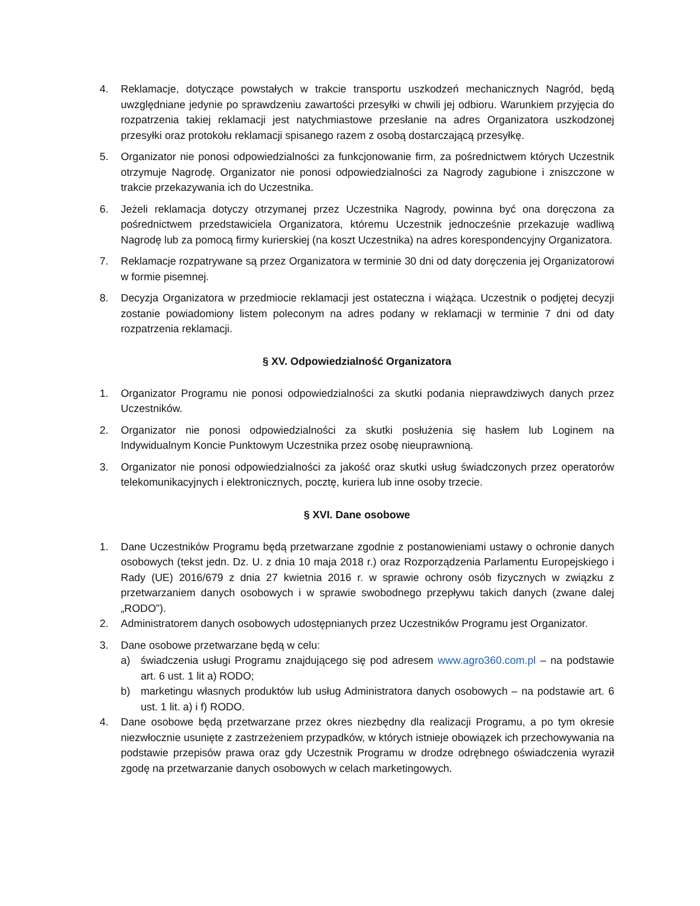4. Reklamacje, dotyczące powstałych w trakcie transportu uszkodzeń mechanicznych Nagród, będą uwzględniane jedynie po sprawdzeniu zawartości przesyłki w chwili jej odbioru. Warunkiem przyjęcia do rozpatrzenia takiej reklamacji jest natychmiastowe przesłanie na adres Organizatora uszkodzonej przesyłki oraz protokołu reklamacji spisanego razem z osobą dostarczającą przesyłkę.
5. Organizator nie ponosi odpowiedzialności za funkcjonowanie firm, za pośrednictwem których Uczestnik otrzymuje Nagrodę. Organizator nie ponosi odpowiedzialności za Nagrody zagubione i zniszczone w trakcie przekazywania ich do Uczestnika.
6. Jeżeli reklamacja dotyczy otrzymanej przez Uczestnika Nagrody, powinna być ona doręczona za pośrednictwem przedstawiciela Organizatora, któremu Uczestnik jednocześnie przekazuje wadliwą Nagrodę lub za pomocą firmy kurierskiej (na koszt Uczestnika) na adres korespondencyjny Organizatora.
7. Reklamacje rozpatrywane są przez Organizatora w terminie 30 dni od daty doręczenia jej Organizatorowi w formie pisemnej.
8. Decyzja Organizatora w przedmiocie reklamacji jest ostateczna i wiążąca. Uczestnik o podjętej decyzji zostanie powiadomiony listem poleconym na adres podany w reklamacji w terminie 7 dni od daty rozpatrzenia reklamacji.
§ XV. Odpowiedzialność Organizatora
1. Organizator Programu nie ponosi odpowiedzialności za skutki podania nieprawdziwych danych przez Uczestników.
2. Organizator nie ponosi odpowiedzialności za skutki posłużenia się hasłem lub Loginem na Indywidualnym Koncie Punktowym Uczestnika przez osobę nieuprawnioną.
3. Organizator nie ponosi odpowiedzialności za jakość oraz skutki usług świadczonych przez operatorów telekomunikacyjnych i elektronicznych, pocztę, kuriera lub inne osoby trzecie.
§ XVI. Dane osobowe
1. Dane Uczestników Programu będą przetwarzane zgodnie z postanowieniami ustawy o ochronie danych osobowych (tekst jedn. Dz. U. z dnia 10 maja 2018 r.) oraz Rozporządzenia Parlamentu Europejskiego i Rady (UE) 2016/679 z dnia 27 kwietnia 2016 r. w sprawie ochrony osób fizycznych w związku z przetwarzaniem danych osobowych i w sprawie swobodnego przepływu takich danych (zwane dalej „RODO”).
2. Administratorem danych osobowych udostępnianych przez Uczestników Programu jest Organizator.
3. Dane osobowe przetwarzane będą w celu:
a) świadczenia usługi Programu znajdującego się pod adresem www.agro360.com.pl – na podstawie art. 6 ust. 1 lit a) RODO;
b) marketingu własnych produktów lub usług Administratora danych osobowych – na podstawie art. 6 ust. 1 lit. a) i f) RODO.
4. Dane osobowe będą przetwarzane przez okres niezbędny dla realizacji Programu, a po tym okresie niezwłocznie usunięte z zastrzeżeniem przypadków, w których istnieje obowiązek ich przechowywania na podstawie przepisów prawa oraz gdy Uczestnik Programu w drodze odrębnego oświadczenia wyraził zgodę na przetwarzanie danych osobowych w celach marketingowych.